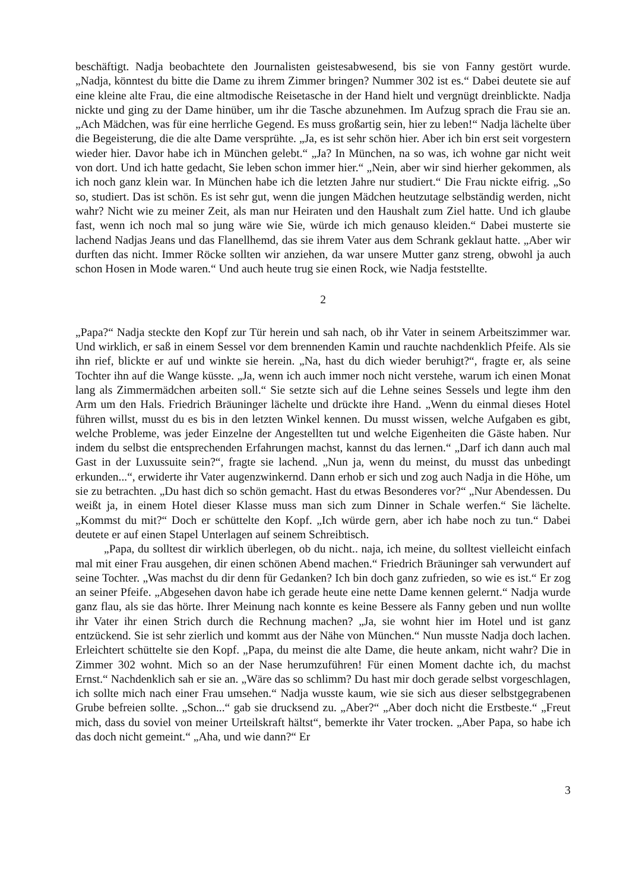beschäftigt. Nadja beobachtete den Journalisten geistesabwesend, bis sie von Fanny gestört wurde. „Nadja, könntest du bitte die Dame zu ihrem Zimmer bringen? Nummer 302 ist es.“ Dabei deutete sie auf eine kleine alte Frau, die eine altmodische Reisetasche in der Hand hielt und vergnügt dreinblickte. Nadja nickte und ging zu der Dame hinüber, um ihr die Tasche abzunehmen. Im Aufzug sprach die Frau sie an. „Ach Mädchen, was für eine herrliche Gegend. Es muss großartig sein, hier zu leben!“ Nadja lächelte über die Begeisterung, die die alte Dame versprühte. „Ja, es ist sehr schön hier. Aber ich bin erst seit vorgestern wieder hier. Davor habe ich in München gelebt.“ „Ja? In München, na so was, ich wohne gar nicht weit von dort. Und ich hatte gedacht, Sie leben schon immer hier.“ „Nein, aber wir sind hierher gekommen, als ich noch ganz klein war. In München habe ich die letzten Jahre nur studiert.“ Die Frau nickte eifrig. „So so, studiert. Das ist schön. Es ist sehr gut, wenn die jungen Mädchen heutzutage selbständig werden, nicht wahr? Nicht wie zu meiner Zeit, als man nur Heiraten und den Haushalt zum Ziel hatte. Und ich glaube fast, wenn ich noch mal so jung wäre wie Sie, würde ich mich genauso kleiden.“ Dabei musterte sie lachend Nadjas Jeans und das Flanellhemd, das sie ihrem Vater aus dem Schrank geklaut hatte. „Aber wir durften das nicht. Immer Röcke sollten wir anziehen, da war unsere Mutter ganz streng, obwohl ja auch schon Hosen in Mode waren.“ Und auch heute trug sie einen Rock, wie Nadja feststellte.
2
„Papa?“ Nadja steckte den Kopf zur Tür herein und sah nach, ob ihr Vater in seinem Arbeitszimmer war. Und wirklich, er saß in einem Sessel vor dem brennenden Kamin und rauchte nachdenklich Pfeife. Als sie ihn rief, blickte er auf und winkte sie herein. „Na, hast du dich wieder beruhigt?“, fragte er, als seine Tochter ihn auf die Wange küsste. „Ja, wenn ich auch immer noch nicht verstehe, warum ich einen Monat lang als Zimmermädchen arbeiten soll.“ Sie setzte sich auf die Lehne seines Sessels und legte ihm den Arm um den Hals. Friedrich Bräuninger lächelte und drückte ihre Hand. „Wenn du einmal dieses Hotel führen willst, musst du es bis in den letzten Winkel kennen. Du musst wissen, welche Aufgaben es gibt, welche Probleme, was jeder Einzelne der Angestellten tut und welche Eigenheiten die Gäste haben. Nur indem du selbst die entsprechenden Erfahrungen machst, kannst du das lernen.“ „Darf ich dann auch mal Gast in der Luxussuite sein?“, fragte sie lachend. „Nun ja, wenn du meinst, du musst das unbedingt erkunden...“, erwiderte ihr Vater augenzwinkernd. Dann erhob er sich und zog auch Nadja in die Höhe, um sie zu betrachten. „Du hast dich so schön gemacht. Hast du etwas Besonderes vor?“ „Nur Abendessen. Du weißt ja, in einem Hotel dieser Klasse muss man sich zum Dinner in Schale werfen.“ Sie lächelte. „Kommst du mit?“ Doch er schüttelte den Kopf. „Ich würde gern, aber ich habe noch zu tun.“ Dabei deutete er auf einen Stapel Unterlagen auf seinem Schreibtisch.
„Papa, du solltest dir wirklich überlegen, ob du nicht.. naja, ich meine, du solltest vielleicht einfach mal mit einer Frau ausgehen, dir einen schönen Abend machen.“ Friedrich Bräuninger sah verwundert auf seine Tochter. „Was machst du dir denn für Gedanken? Ich bin doch ganz zufrieden, so wie es ist.“ Er zog an seiner Pfeife. „Abgesehen davon habe ich gerade heute eine nette Dame kennen gelernt.“ Nadja wurde ganz flau, als sie das hörte. Ihrer Meinung nach konnte es keine Bessere als Fanny geben und nun wollte ihr Vater ihr einen Strich durch die Rechnung machen? „Ja, sie wohnt hier im Hotel und ist ganz entzückend. Sie ist sehr zierlich und kommt aus der Nähe von München.“ Nun musste Nadja doch lachen. Erleichtert schüttelte sie den Kopf. „Papa, du meinst die alte Dame, die heute ankam, nicht wahr? Die in Zimmer 302 wohnt. Mich so an der Nase herumzuführen! Für einen Moment dachte ich, du machst Ernst.“ Nachdenklich sah er sie an. „Wäre das so schlimm? Du hast mir doch gerade selbst vorgeschlagen, ich sollte mich nach einer Frau umsehen.“ Nadja wusste kaum, wie sie sich aus dieser selbstgegrabenen Grube befreien sollte. „Schon...“ gab sie drucksend zu. „Aber?“ „Aber doch nicht die Erstbeste.“ „Freut mich, dass du soviel von meiner Urteilskraft hältst“, bemerkte ihr Vater trocken. „Aber Papa, so habe ich das doch nicht gemeint.“ „Aha, und wie dann?“ Er
3